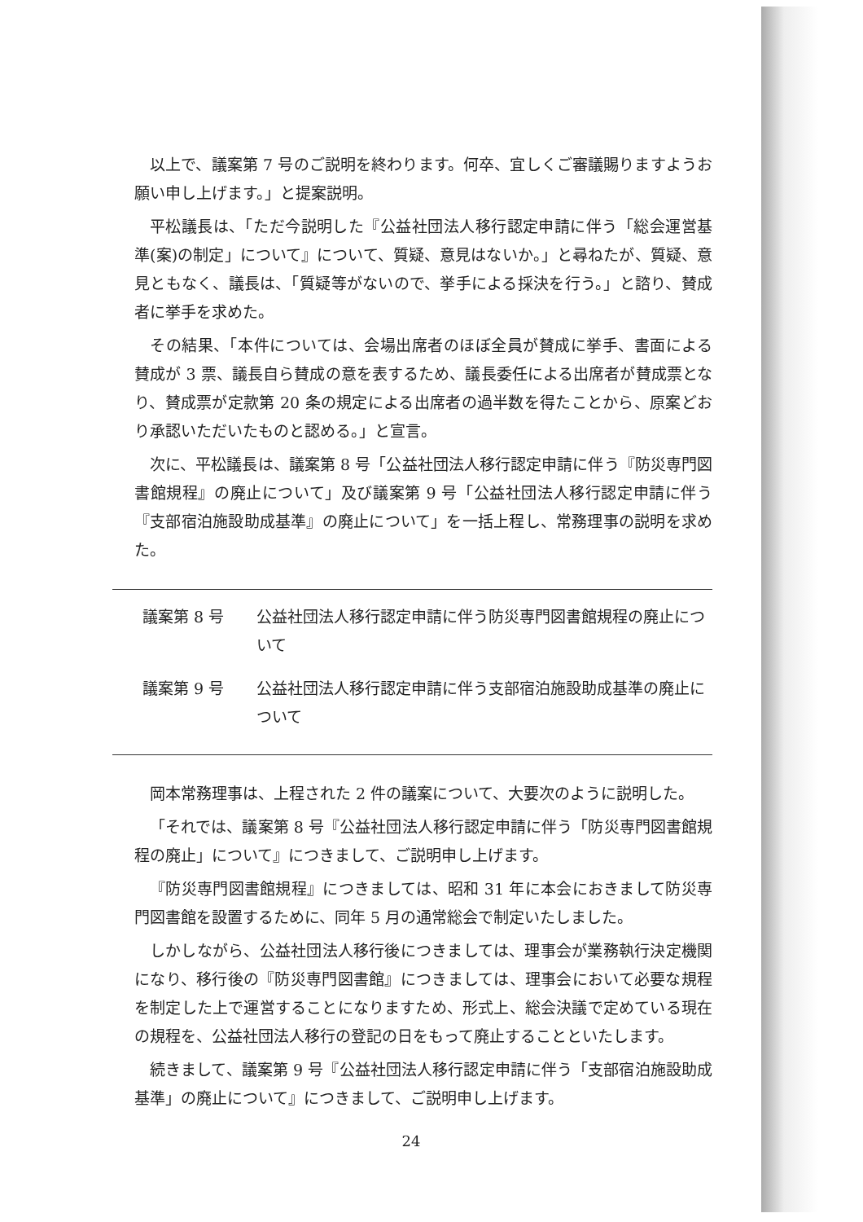以上で、議案第 7 号のご説明を終わります。何卒、宜しくご審議賜りますようお願い申し上げます。」と提案説明。
平松議長は、「ただ今説明した『公益社団法人移行認定申請に伴う「総会運営基準(案)の制定」について』について、質疑、意見はないか。」と尋ねたが、質疑、意見ともなく、議長は、「質疑等がないので、挙手による採決を行う。」と諮り、賛成者に挙手を求めた。
その結果、「本件については、会場出席者のほぼ全員が賛成に挙手、書面による賛成が 3 票、議長自ら賛成の意を表するため、議長委任による出席者が賛成票となり、賛成票が定款第 20 条の規定による出席者の過半数を得たことから、原案どおり承認いただいたものと認める。」と宣言。
次に、平松議長は、議案第 8 号「公益社団法人移行認定申請に伴う『防災専門図書館規程』の廃止について」及び議案第 9 号「公益社団法人移行認定申請に伴う『支部宿泊施設助成基準』の廃止について」を一括上程し、常務理事の説明を求めた。
議案第 8 号 公益社団法人移行認定申請に伴う防災専門図書館規程の廃止について
議案第 9 号 公益社団法人移行認定申請に伴う支部宿泊施設助成基準の廃止について
岡本常務理事は、上程された 2 件の議案について、大要次のように説明した。
「それでは、議案第 8 号『公益社団法人移行認定申請に伴う「防災専門図書館規程の廃止」について』につきまして、ご説明申し上げます。
『防災専門図書館規程』につきましては、昭和 31 年に本会におきまして防災専門図書館を設置するために、同年 5 月の通常総会で制定いたしました。
しかしながら、公益社団法人移行後につきましては、理事会が業務執行決定機関になり、移行後の『防災専門図書館』につきましては、理事会において必要な規程を制定した上で運営することになりますため、形式上、総会決議で定めている現在の規程を、公益社団法人移行の登記の日をもって廃止することといたします。
続きまして、議案第 9 号『公益社団法人移行認定申請に伴う「支部宿泊施設助成基準」の廃止について』につきまして、ご説明申し上げます。
24